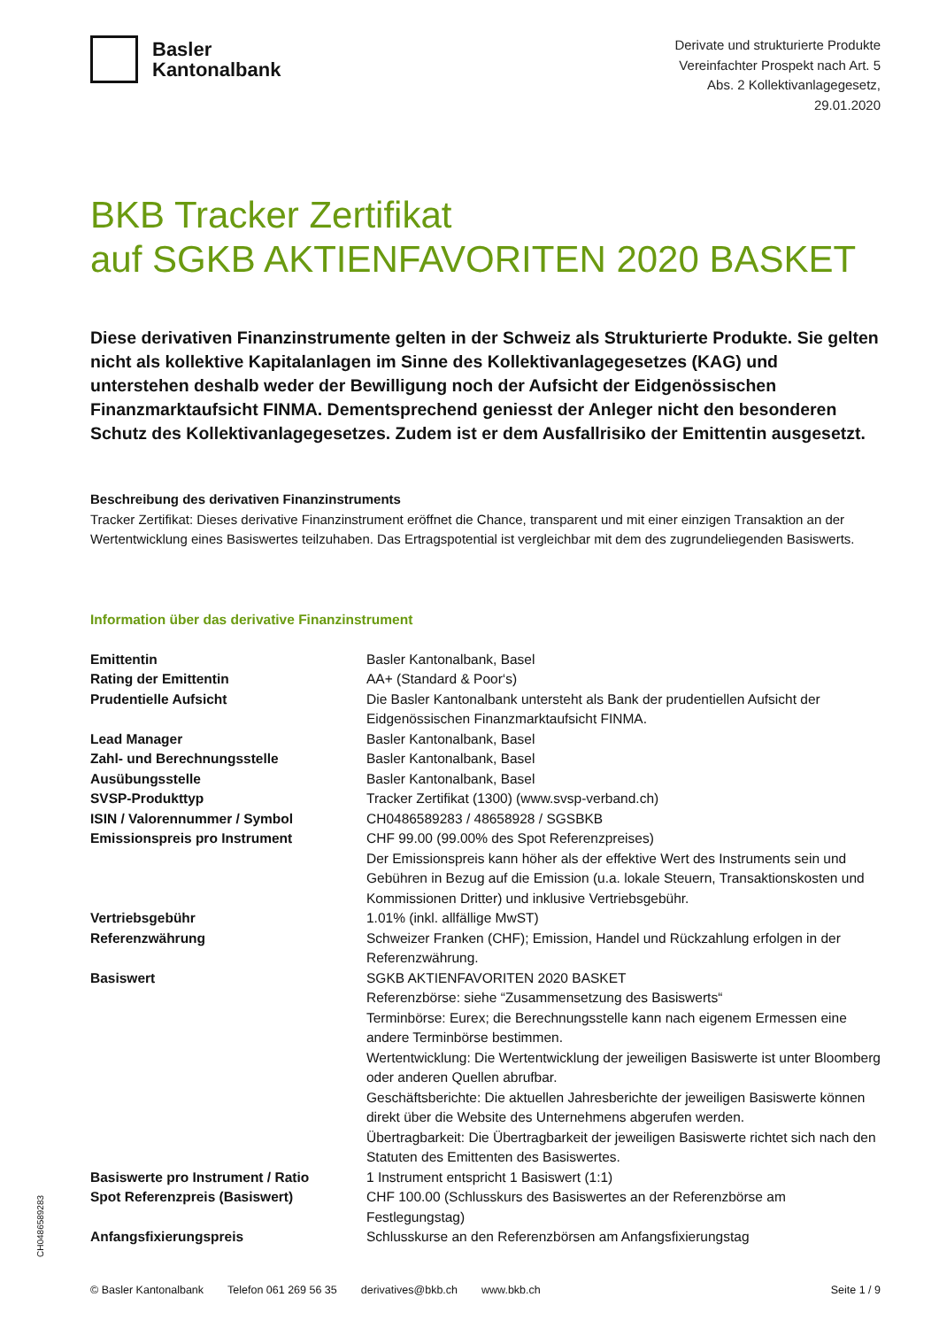Basler
Kantonalbank
Derivate und strukturierte Produkte
Vereinfachter Prospekt nach Art. 5
Abs. 2 Kollektivanlagegesetz,
29.01.2020
BKB Tracker Zertifikat
auf SGKB AKTIENFAVORITEN 2020 BASKET
Diese derivativen Finanzinstrumente gelten in der Schweiz als Strukturierte Produkte. Sie gelten nicht als kollektive Kapitalanlagen im Sinne des Kollektivanlagegesetzes (KAG) und unterstehen deshalb weder der Bewilligung noch der Aufsicht der Eidgenössischen Finanzmarktaufsicht FINMA. Dementsprechend geniesst der Anleger nicht den besonderen Schutz des Kollektivanlagegesetzes. Zudem ist er dem Ausfallrisiko der Emittentin ausgesetzt.
Beschreibung des derivativen Finanzinstruments
Tracker Zertifikat: Dieses derivative Finanzinstrument eröffnet die Chance, transparent und mit einer einzigen Transaktion an der Wertentwicklung eines Basiswertes teilzuhaben. Das Ertragspotential ist vergleichbar mit dem des zugrundeliegenden Basiswerts.
Information über das derivative Finanzinstrument
| Emittentin | Basler Kantonalbank, Basel |
| Rating der Emittentin | AA+ (Standard & Poor‘s) |
| Prudentielle Aufsicht | Die Basler Kantonalbank untersteht als Bank der prudentiellen Aufsicht der Eidgenössischen Finanzmarktaufsicht FINMA. |
| Lead Manager | Basler Kantonalbank, Basel |
| Zahl- und Berechnungsstelle | Basler Kantonalbank, Basel |
| Ausübungsstelle | Basler Kantonalbank, Basel |
| SVSP-Produkttyp | Tracker Zertifikat (1300) (www.svsp-verband.ch) |
| ISIN / Valorennummer / Symbol | CH0486589283 / 48658928 / SGSBKB |
| Emissionspreis pro Instrument | CHF 99.00 (99.00% des Spot Referenzpreises) Der Emissionspreis kann höher als der effektive Wert des Instruments sein und Gebühren in Bezug auf die Emission (u.a. lokale Steuern, Transaktionskosten und Kommissionen Dritter) und inklusive Vertriebsgebühr. |
| Vertriebsgebühr | 1.01% (inkl. allfällige MwST) |
| Referenzwährung | Schweizer Franken (CHF); Emission, Handel und Rückzahlung erfolgen in der Referenzwährung. |
| Basiswert | SGKB AKTIENFAVORITEN 2020 BASKET Referenzbörse: siehe “Zusammensetzung des Basiswerts“ Terminbörse: Eurex; die Berechnungsstelle kann nach eigenem Ermessen eine andere Terminbörse bestimmen. Wertentwicklung: Die Wertentwicklung der jeweiligen Basiswerte ist unter Bloomberg oder anderen Quellen abrufbar. Geschäftsberichte: Die aktuellen Jahresberichte der jeweiligen Basiswerte können direkt über die Website des Unternehmens abgerufen werden. Übertragbarkeit: Die Übertragbarkeit der jeweiligen Basiswerte richtet sich nach den Statuten des Emittenten des Basiswertes. |
| Basiswerte pro Instrument / Ratio | 1 Instrument entspricht 1 Basiswert (1:1) |
| Spot Referenzpreis (Basiswert) | CHF 100.00 (Schlusskurs des Basiswertes an der Referenzbörse am Festlegungstag) |
| Anfangsfixierungspreis | Schlusskurse an den Referenzbörsen am Anfangsfixierungstag |
CH0486589283
© Basler Kantonalbank Telefon 061 269 56 35 derivatives@bkb.ch www.bkb.ch Seite 1 / 9